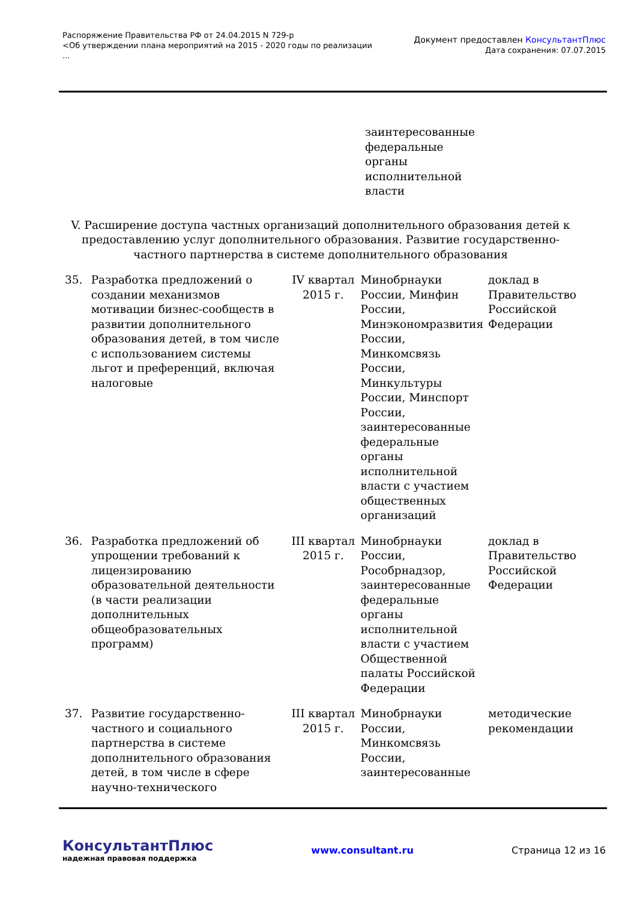Распоряжение Правительства РФ от 24.04.2015 N 729-р
<Об утверждении плана мероприятий на 2015 - 2020 годы по реализации
...
Документ предоставлен КонсультантПлюс
Дата сохранения: 07.07.2015
| | | | заинтересованные федеральные органы исполнительной власти | |
V. Расширение доступа частных организаций дополнительного образования детей к предоставлению услуг дополнительного образования. Развитие государственно-частного партнерства в системе дополнительного образования
| 35. | Разработка предложений о создании механизмов мотивации бизнес-сообществ в развитии дополнительного образования детей, в том числе с использованием системы льгот и преференций, включая налоговые | IV квартал 2015 г. | Минобрнауки России, Минфин России, Минэкономразвития России, Минкомсвязь России, Минкультуры России, Минспорт России, заинтересованные федеральные органы исполнительной власти с участием общественных организаций | доклад в Правительство Российской Федерации |
| 36. | Разработка предложений об упрощении требований к лицензированию образовательной деятельности (в части реализации дополнительных общеобразовательных программ) | III квартал 2015 г. | Минобрнауки России, Рособрнадзор, заинтересованные федеральные органы исполнительной власти с участием Общественной палаты Российской Федерации | доклад в Правительство Российской Федерации |
| 37. | Развитие государственно-частного и социального партнерства в системе дополнительного образования детей, в том числе в сфере научно-технического | III квартал 2015 г. | Минобрнауки России, Минкомсвязь России, заинтересованные | методические рекомендации |
КонсультантПлюс
надежная правовая поддержка
www.consultant.ru Страница 12 из 16